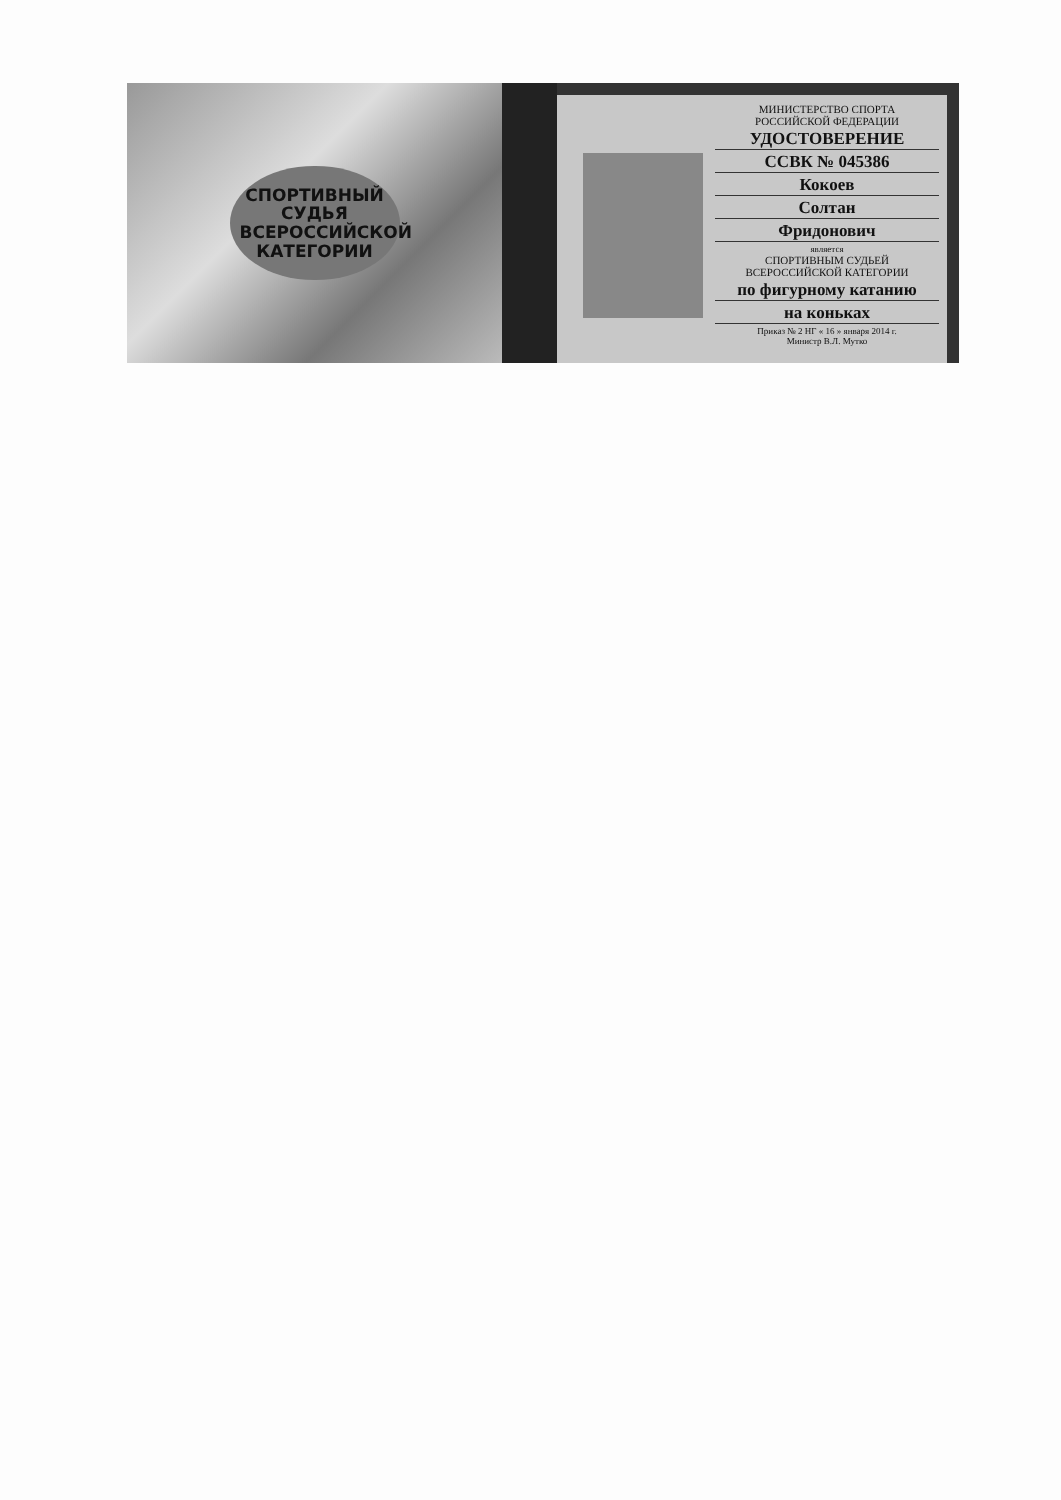СПОРТИВНЫЙ
СУДЬЯ
ВСЕРОССИЙСКОЙ
КАТЕГОРИИ
МИНИСТЕРСТВО СПОРТА
РОССИЙСКОЙ ФЕДЕРАЦИИ
УДОСТОВЕРЕНИЕ
ССВК № 045386
Кокоев
Солтан
Фридонович
является
СПОРТИВНЫМ СУДЬЕЙ
ВСЕРОССИЙСКОЙ КАТЕГОРИИ
по фигурному катанию
на коньках
Приказ № 2 НГ « 16 » января 2014 г.
Министр В.Л. Мутко